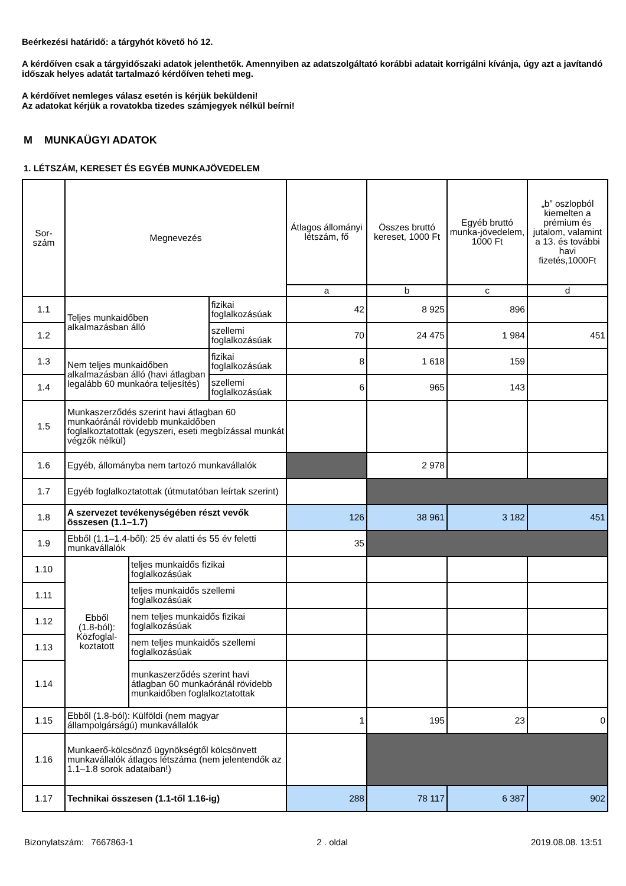Beérkezési határidő: a tárgyhót követő hó 12.
A kérdőíven csak a tárgyidőszaki adatok jelenthetők. Amennyiben az adatszolgáltató korábbi adatait korrigálni kívánja, úgy azt a javítandó időszak helyes adatát tartalmazó kérdőíven teheti meg.
A kérdőívet nemleges válasz esetén is kérjük beküldeni!
Az adatokat kérjük a rovatokba tizedes számjegyek nélkül beírni!
M MUNKAÜGYI ADATOK
1. LÉTSZÁM, KERESET ÉS EGYÉB MUNKAJÖVEDELEM
| Sor- szám | Megnevezés | | | Átlagos állományi létszám, fő | Összes bruttó kereset, 1000 Ft | Egyéb bruttó munka-jövedelem, 1000 Ft | „b” oszlopból kiemelten a prémium és jutalom, valamint a 13. és további havi fizetés,1000Ft |
| --- | --- | --- | --- | --- | --- | --- | --- |
| | | | | a | b | c | d |
| 1.1 | Teljes munkaidőben alkalmazásban álló | | fizikai foglalkozásúak | 42 | 8 925 | 896 | |
| 1.2 | | | szellemi foglalkozásúak | 70 | 24 475 | 1 984 | 451 |
| 1.3 | Nem teljes munkaidőben alkalmazásban álló (havi átlagban legalább 60 munkaóra teljesítés) | | fizikai foglalkozásúak | 8 | 1 618 | 159 | |
| 1.4 | | | szellemi foglalkozásúak | 6 | 965 | 143 | |
| 1.5 | Munkaszerződés szerint havi átlagban 60 munkaóránál rövidebb munkaidőben foglalkoztatottak (egyszeri, eseti megbízással munkát végzők nélkül) | | | | | | |
| 1.6 | Egyéb, állományba nem tartozó munkavállalók | | | | 2 978 | | |
| 1.7 | Egyéb foglalkoztatottak (útmutatóban leírtak szerint) | | | | | | |
| 1.8 | A szervezet tevékenységében részt vevők összesen (1.1–1.7) | | | 126 | 38 961 | 3 182 | 451 |
| 1.9 | Ebből (1.1–1.4-ből): 25 év alatti és 55 év feletti munkavállalók | | | 35 | | | |
| 1.10 | Ebből (1.8-ból): Közfoglal- koztatott | teljes munkaidős fizikai foglalkozásúak | | | | | |
| 1.11 | | teljes munkaidős szellemi foglalkozásúak | | | | | |
| 1.12 | | nem teljes munkaidős fizikai foglalkozásúak | | | | | |
| 1.13 | | nem teljes munkaidős szellemi foglalkozásúak | | | | | |
| 1.14 | | munkaszerződés szerint havi átlagban 60 munkaóránál rövidebb munkaidőben foglalkoztatottak | | | | | |
| 1.15 | Ebből (1.8-ból): Külföldi (nem magyar állampolgárságú) munkavállalók | | | 1 | 195 | 23 | 0 |
| 1.16 | Munkaerő-kölcsönző ügynökségtől kölcsönvett munkavállalók átlagos létszáma (nem jelentendők az 1.1–1.8 sorok adataiban!) | | | | | | |
| 1.17 | Technikai összesen (1.1-től 1.16-ig) | | | 288 | 78 117 | 6 387 | 902 |
Bizonylatszám: 7667863-1 2 . oldal 2019.08.08. 13:51